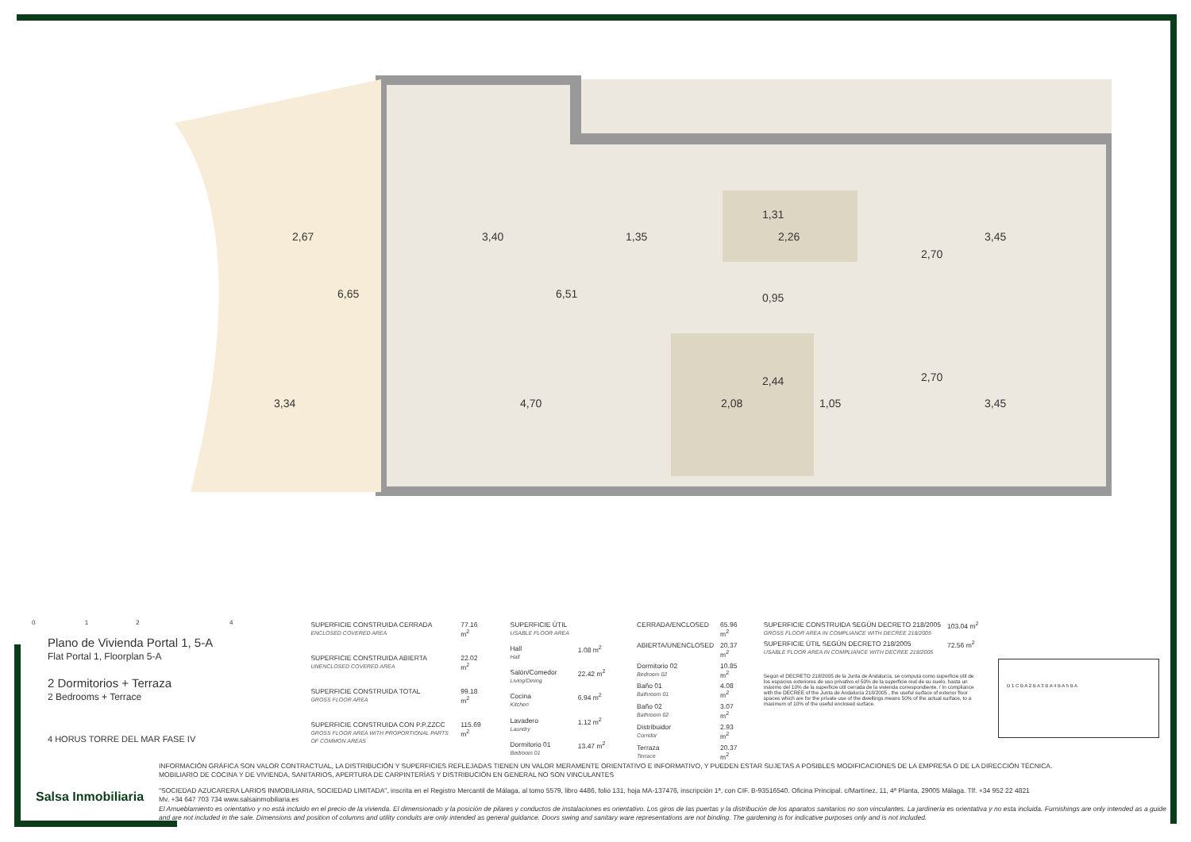2,67
3,40
1,35
2,26
3,45
3,34
4,70
2,08
1,05
3,45
6,65
6,51
0,95
2,44
2,70
2,70
1,31
0 1 2 4
Plano de Vivienda Portal 1, 5-A
Flat Portal 1, Floorplan 5-A
2 Dormitorios + Terraza
2 Bedrooms + Terrace
4 HORUS TORRE DEL MAR FASE IV
| SUPERFICIE CONSTRUIDA CERRADA ENCLOSED COVERED AREA | 77.16 m<sup>2</sup> |
| SUPERFICIE CONSTRUIDA ABIERTA UNENCLOSED COVERED AREA | 22.02 m<sup>2</sup> |
| SUPERFICIE CONSTRUIDA TOTAL GROSS FLOOR AREA | 99.18 m<sup>2</sup> |
| SUPERFICIE CONSTRUIDA CON P.P.ZZCC GROSS FLOOR AREA WITH PROPORTIONAL PARTS OF COMMON AREAS | 115.69 m<sup>2</sup> |
| SUPERFICIE ÚTIL USABLE FLOOR AREA | |
| Hall Hall | 1.08 m<sup>2</sup> |
| Salón/Comedor Living/Dining | 22.42 m<sup>2</sup> |
| Cocina Kitchen | 6.94 m<sup>2</sup> |
| Lavadero Laundry | 1.12 m<sup>2</sup> |
| Dormitorio 01 Bedroom 01 | 13.47 m<sup>2</sup> |
| CERRADA/ENCLOSED | 65.96 m<sup>2</sup> |
| ABIERTA/UNENCLOSED | 20.37 m<sup>2</sup> |
| Dormitorio 02 Bedroom 02 | 10.85 m<sup>2</sup> |
| Baño 01 Bathroom 01 | 4.08 m<sup>2</sup> |
| Baño 02 Bathroom 02 | 3.07 m<sup>2</sup> |
| Distribuidor Corridor | 2.93 m<sup>2</sup> |
| Terraza Terrace | 20.37 m<sup>2</sup> |
| SUPERFICIE CONSTRUIDA SEGÚN DECRETO 218/2005 GROSS FLOOR AREA IN COMPLIANCE WITH DECREE 218/2005 | 103.04 m<sup>2</sup> |
| SUPERFICIE ÚTIL SEGÚN DECRETO 218/2005 USABLE FLOOR AREA IN COMPLIANCE WITH DECREE 218/2005 | 72.56 m<sup>2</sup> |
Según el DECRETO 218/2005 de la Junta de Andalucía, se computa como superficie útil de los espacios exteriores de uso privativo el 50% de la superficie real de su suelo, hasta un máximo del 10% de la superficie útil cerrada de la vivienda correspondiente. / In compliance with the DECREE of the Junta de Andalucía 218/2005 , the useful surface of exterior floor spaces which are for the private use of the dwellings means 50% of the actual surface, to a maximum of 10% of the useful enclosed surface.
D 1 C B A 2 B A 3 B A 4 B A 5 B A
INFORMACIÓN GRÁFICA SON VALOR CONTRACTUAL, LA DISTRIBUCIÓN Y SUPERFICIES REFLEJADAS TIENEN UN VALOR MERAMENTE ORIENTATIVO E INFORMATIVO, Y PUEDEN ESTAR SUJETAS A POSIBLES MODIFICACIONES DE LA EMPRESA O DE LA DIRECCIÓN TÉCNICA.
MOBILIARIO DE COCINA Y DE VIVIENDA, SANITARIOS, APERTURA DE CARPINTERÍAS Y DISTRIBUCIÓN EN GENERAL NO SON VINCULANTES
"SOCIEDAD AZUCARERA LARIOS INMOBILIARIA, SOCIEDAD LIMITADA", inscrita en el Registro Mercantil de Málaga, al tomo 5579, libro 4486, folio 131, hoja MA-137476, inscripción 1ª, con CIF. B-93516540. Oficina Principal. c/Martínez, 11, 4ª Planta, 29005 Málaga. Tlf. +34 952 22 4821
Mv. +34 647 703 734 www.salsainmobiliaria.es
El Amueblamiento es orientativo y no está incluido en el precio de la vivienda. El dimensionado y la posición de pilares y conductos de instalaciones es orientativo. Los giros de las puertas y la distribución de los aparatos sanitarios no son vinculantes. La jardinería es orientativa y no esta incluida. Furnishings are only intended as a guide and are not included in the sale. Dimensions and position of columns and utility conduits are only intended as general guidance. Doors swing and sanitary ware representations are not binding. The gardening is for indicative purposes only and is not included.
Salsa Inmobiliaria